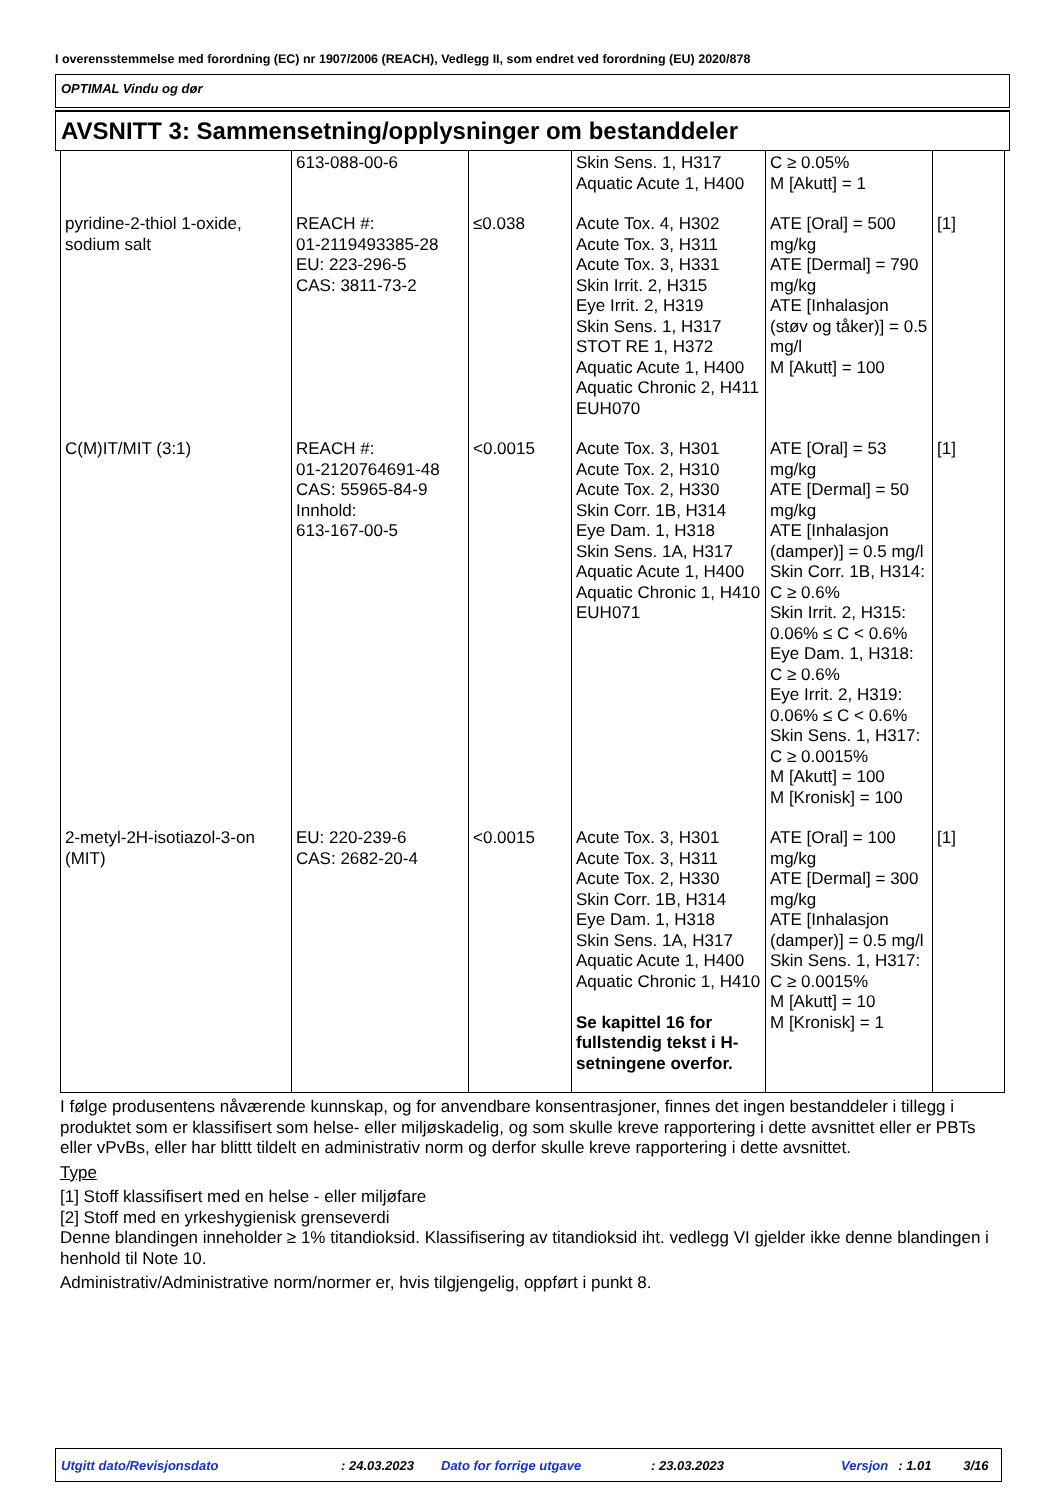I overensstemmelse med forordning (EC) nr 1907/2006 (REACH), Vedlegg II, som endret ved forordning (EU) 2020/878
OPTIMAL Vindu og dør
AVSNITT 3: Sammensetning/opplysninger om bestanddeler
| | 613-088-00-6 | | Skin Sens. 1, H317 Aquatic Acute 1, H400 | C ≥ 0.05% M [Akutt] = 1 | |
| pyridine-2-thiol 1-oxide, sodium salt | REACH #: 01-2119493385-28 EU: 223-296-5 CAS: 3811-73-2 | ≤0.038 | Acute Tox. 4, H302 Acute Tox. 3, H311 Acute Tox. 3, H331 Skin Irrit. 2, H315 Eye Irrit. 2, H319 Skin Sens. 1, H317 STOT RE 1, H372 Aquatic Acute 1, H400 Aquatic Chronic 2, H411 EUH070 | ATE [Oral] = 500 mg/kg ATE [Dermal] = 790 mg/kg ATE [Inhalasjon (støv og tåker)] = 0.5 mg/l M [Akutt] = 100 | [1] |
| C(M)IT/MIT (3:1) | REACH #: 01-2120764691-48 CAS: 55965-84-9 Innhold: 613-167-00-5 | <0.0015 | Acute Tox. 3, H301 Acute Tox. 2, H310 Acute Tox. 2, H330 Skin Corr. 1B, H314 Eye Dam. 1, H318 Skin Sens. 1A, H317 Aquatic Acute 1, H400 Aquatic Chronic 1, H410 EUH071 | ATE [Oral] = 53 mg/kg ATE [Dermal] = 50 mg/kg ATE [Inhalasjon (damper)] = 0.5 mg/l Skin Corr. 1B, H314: C ≥ 0.6% Skin Irrit. 2, H315: 0.06% ≤ C < 0.6% Eye Dam. 1, H318: C ≥ 0.6% Eye Irrit. 2, H319: 0.06% ≤ C < 0.6% Skin Sens. 1, H317: C ≥ 0.0015% M [Akutt] = 100 M [Kronisk] = 100 | [1] |
| 2-metyl-2H-isotiazol-3-on (MIT) | EU: 220-239-6 CAS: 2682-20-4 | <0.0015 | Acute Tox. 3, H301 Acute Tox. 3, H311 Acute Tox. 2, H330 Skin Corr. 1B, H314 Eye Dam. 1, H318 Skin Sens. 1A, H317 Aquatic Acute 1, H400 Aquatic Chronic 1, H410 Se kapittel 16 for fullstendig tekst i H-setningene overfor. | ATE [Oral] = 100 mg/kg ATE [Dermal] = 300 mg/kg ATE [Inhalasjon (damper)] = 0.5 mg/l Skin Sens. 1, H317: C ≥ 0.0015% M [Akutt] = 10 M [Kronisk] = 1 | [1] |
I følge produsentens nåværende kunnskap, og for anvendbare konsentrasjoner, finnes det ingen bestanddeler i tillegg i produktet som er klassifisert som helse- eller miljøskadelig, og som skulle kreve rapportering i dette avsnittet eller er PBTs eller vPvBs, eller har blittt tildelt en administrativ norm og derfor skulle kreve rapportering i dette avsnittet.
Type
[1] Stoff klassifisert med en helse - eller miljøfare
[2] Stoff med en yrkeshygienisk grenseverdi
Denne blandingen inneholder ≥ 1% titandioksid. Klassifisering av titandioksid iht. vedlegg VI gjelder ikke denne blandingen i henhold til Note 10.
Administrativ/Administrative norm/normer er, hvis tilgjengelig, oppført i punkt 8.
Utgitt dato/Revisjonsdato: 24.03.2023 Dato for forrige utgave: 23.03.2023 Versjon: 1.01 3/16